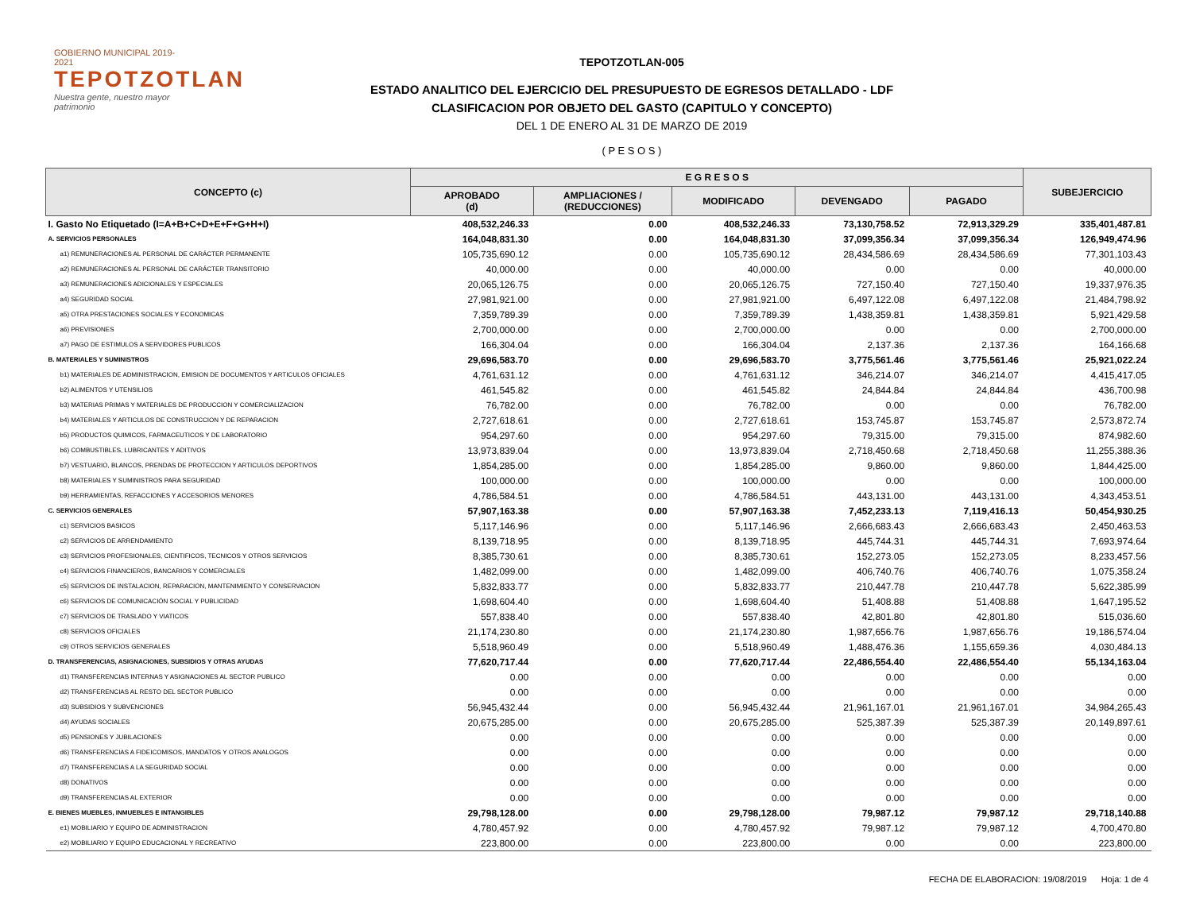GOBIERNO MUNICIPAL 2019-2021
TEPOTZOTLAN
Nuestra gente, nuestro mayor patrimonio
TEPOTZOTLAN-005
ESTADO ANALITICO DEL EJERCICIO DEL PRESUPUESTO DE EGRESOS DETALLADO - LDF
CLASIFICACION POR OBJETO DEL GASTO (CAPITULO Y CONCEPTO)
DEL 1 DE ENERO AL 31 DE MARZO DE 2019
( P E S O S )
| CONCEPTO (c) | E G R E S O S | | | | | SUBEJERCICIO |
| --- | --- | --- | --- | --- | --- | --- |
| | APROBADO (d) | AMPLIACIONES / (REDUCCIONES) | MODIFICADO | DEVENGADO | PAGADO | |
| I. Gasto No Etiquetado (I=A+B+C+D+E+F+G+H+I) | 408,532,246.33 | 0.00 | 408,532,246.33 | 73,130,758.52 | 72,913,329.29 | 335,401,487.81 |
| A. SERVICIOS PERSONALES | 164,048,831.30 | 0.00 | 164,048,831.30 | 37,099,356.34 | 37,099,356.34 | 126,949,474.96 |
| a1) REMUNERACIONES AL PERSONAL DE CARÁCTER PERMANENTE | 105,735,690.12 | 0.00 | 105,735,690.12 | 28,434,586.69 | 28,434,586.69 | 77,301,103.43 |
| a2) REMUNERACIONES AL PERSONAL DE CARÁCTER TRANSITORIO | 40,000.00 | 0.00 | 40,000.00 | 0.00 | 0.00 | 40,000.00 |
| a3) REMUNERACIONES ADICIONALES Y ESPECIALES | 20,065,126.75 | 0.00 | 20,065,126.75 | 727,150.40 | 727,150.40 | 19,337,976.35 |
| a4) SEGURIDAD SOCIAL | 27,981,921.00 | 0.00 | 27,981,921.00 | 6,497,122.08 | 6,497,122.08 | 21,484,798.92 |
| a5) OTRA PRESTACIONES SOCIALES Y ECONOMICAS | 7,359,789.39 | 0.00 | 7,359,789.39 | 1,438,359.81 | 1,438,359.81 | 5,921,429.58 |
| a6) PREVISIONES | 2,700,000.00 | 0.00 | 2,700,000.00 | 0.00 | 0.00 | 2,700,000.00 |
| a7) PAGO DE ESTIMULOS A SERVIDORES PUBLICOS | 166,304.04 | 0.00 | 166,304.04 | 2,137.36 | 2,137.36 | 164,166.68 |
| B. MATERIALES Y SUMINISTROS | 29,696,583.70 | 0.00 | 29,696,583.70 | 3,775,561.46 | 3,775,561.46 | 25,921,022.24 |
| b1) MATERIALES DE ADMINISTRACION, EMISION DE DOCUMENTOS Y ARTICULOS OFICIALES | 4,761,631.12 | 0.00 | 4,761,631.12 | 346,214.07 | 346,214.07 | 4,415,417.05 |
| b2) ALIMENTOS Y UTENSILIOS | 461,545.82 | 0.00 | 461,545.82 | 24,844.84 | 24,844.84 | 436,700.98 |
| b3) MATERIAS PRIMAS Y MATERIALES DE PRODUCCION Y COMERCIALIZACION | 76,782.00 | 0.00 | 76,782.00 | 0.00 | 0.00 | 76,782.00 |
| b4) MATERIALES Y ARTICULOS DE CONSTRUCCION Y DE REPARACION | 2,727,618.61 | 0.00 | 2,727,618.61 | 153,745.87 | 153,745.87 | 2,573,872.74 |
| b5) PRODUCTOS QUIMICOS, FARMACEUTICOS Y DE LABORATORIO | 954,297.60 | 0.00 | 954,297.60 | 79,315.00 | 79,315.00 | 874,982.60 |
| b6) COMBUSTIBLES, LUBRICANTES Y ADITIVOS | 13,973,839.04 | 0.00 | 13,973,839.04 | 2,718,450.68 | 2,718,450.68 | 11,255,388.36 |
| b7) VESTUARIO, BLANCOS, PRENDAS DE PROTECCION Y ARTICULOS DEPORTIVOS | 1,854,285.00 | 0.00 | 1,854,285.00 | 9,860.00 | 9,860.00 | 1,844,425.00 |
| b8) MATERIALES Y SUMINISTROS PARA SEGURIDAD | 100,000.00 | 0.00 | 100,000.00 | 0.00 | 0.00 | 100,000.00 |
| b9) HERRAMIENTAS, REFACCIONES Y ACCESORIOS MENORES | 4,786,584.51 | 0.00 | 4,786,584.51 | 443,131.00 | 443,131.00 | 4,343,453.51 |
| C. SERVICIOS GENERALES | 57,907,163.38 | 0.00 | 57,907,163.38 | 7,452,233.13 | 7,119,416.13 | 50,454,930.25 |
| c1) SERVICIOS BASICOS | 5,117,146.96 | 0.00 | 5,117,146.96 | 2,666,683.43 | 2,666,683.43 | 2,450,463.53 |
| c2) SERVICIOS DE ARRENDAMIENTO | 8,139,718.95 | 0.00 | 8,139,718.95 | 445,744.31 | 445,744.31 | 7,693,974.64 |
| c3) SERVICIOS PROFESIONALES, CIENTIFICOS, TECNICOS Y OTROS SERVICIOS | 8,385,730.61 | 0.00 | 8,385,730.61 | 152,273.05 | 152,273.05 | 8,233,457.56 |
| c4) SERVICIOS FINANCIEROS, BANCARIOS Y COMERCIALES | 1,482,099.00 | 0.00 | 1,482,099.00 | 406,740.76 | 406,740.76 | 1,075,358.24 |
| c5) SERVICIOS DE INSTALACION, REPARACION, MANTENIMIENTO Y CONSERVACION | 5,832,833.77 | 0.00 | 5,832,833.77 | 210,447.78 | 210,447.78 | 5,622,385.99 |
| c6) SERVICIOS DE COMUNICACIÓN SOCIAL Y PUBLICIDAD | 1,698,604.40 | 0.00 | 1,698,604.40 | 51,408.88 | 51,408.88 | 1,647,195.52 |
| c7) SERVICIOS DE TRASLADO Y VIATICOS | 557,838.40 | 0.00 | 557,838.40 | 42,801.80 | 42,801.80 | 515,036.60 |
| c8) SERVICIOS OFICIALES | 21,174,230.80 | 0.00 | 21,174,230.80 | 1,987,656.76 | 1,987,656.76 | 19,186,574.04 |
| c9) OTROS SERVICIOS GENERALES | 5,518,960.49 | 0.00 | 5,518,960.49 | 1,488,476.36 | 1,155,659.36 | 4,030,484.13 |
| D. TRANSFERENCIAS, ASIGNACIONES, SUBSIDIOS Y OTRAS AYUDAS | 77,620,717.44 | 0.00 | 77,620,717.44 | 22,486,554.40 | 22,486,554.40 | 55,134,163.04 |
| d1) TRANSFERENCIAS INTERNAS Y ASIGNACIONES AL SECTOR PUBLICO | 0.00 | 0.00 | 0.00 | 0.00 | 0.00 | 0.00 |
| d2) TRANSFERENCIAS AL RESTO DEL SECTOR PUBLICO | 0.00 | 0.00 | 0.00 | 0.00 | 0.00 | 0.00 |
| d3) SUBSIDIOS Y SUBVENCIONES | 56,945,432.44 | 0.00 | 56,945,432.44 | 21,961,167.01 | 21,961,167.01 | 34,984,265.43 |
| d4) AYUDAS SOCIALES | 20,675,285.00 | 0.00 | 20,675,285.00 | 525,387.39 | 525,387.39 | 20,149,897.61 |
| d5) PENSIONES Y JUBILACIONES | 0.00 | 0.00 | 0.00 | 0.00 | 0.00 | 0.00 |
| d6) TRANSFERENCIAS A FIDEICOMISOS, MANDATOS Y OTROS ANALOGOS | 0.00 | 0.00 | 0.00 | 0.00 | 0.00 | 0.00 |
| d7) TRANSFERENCIAS A LA SEGURIDAD SOCIAL | 0.00 | 0.00 | 0.00 | 0.00 | 0.00 | 0.00 |
| d8) DONATIVOS | 0.00 | 0.00 | 0.00 | 0.00 | 0.00 | 0.00 |
| d9) TRANSFERENCIAS AL EXTERIOR | 0.00 | 0.00 | 0.00 | 0.00 | 0.00 | 0.00 |
| E. BIENES MUEBLES, INMUEBLES E INTANGIBLES | 29,798,128.00 | 0.00 | 29,798,128.00 | 79,987.12 | 79,987.12 | 29,718,140.88 |
| e1) MOBILIARIO Y EQUIPO DE ADMINISTRACION | 4,780,457.92 | 0.00 | 4,780,457.92 | 79,987.12 | 79,987.12 | 4,700,470.80 |
| e2) MOBILIARIO Y EQUIPO EDUCACIONAL Y RECREATIVO | 223,800.00 | 0.00 | 223,800.00 | 0.00 | 0.00 | 223,800.00 |
FECHA DE ELABORACION: 19/08/2019 Hoja: 1 de 4